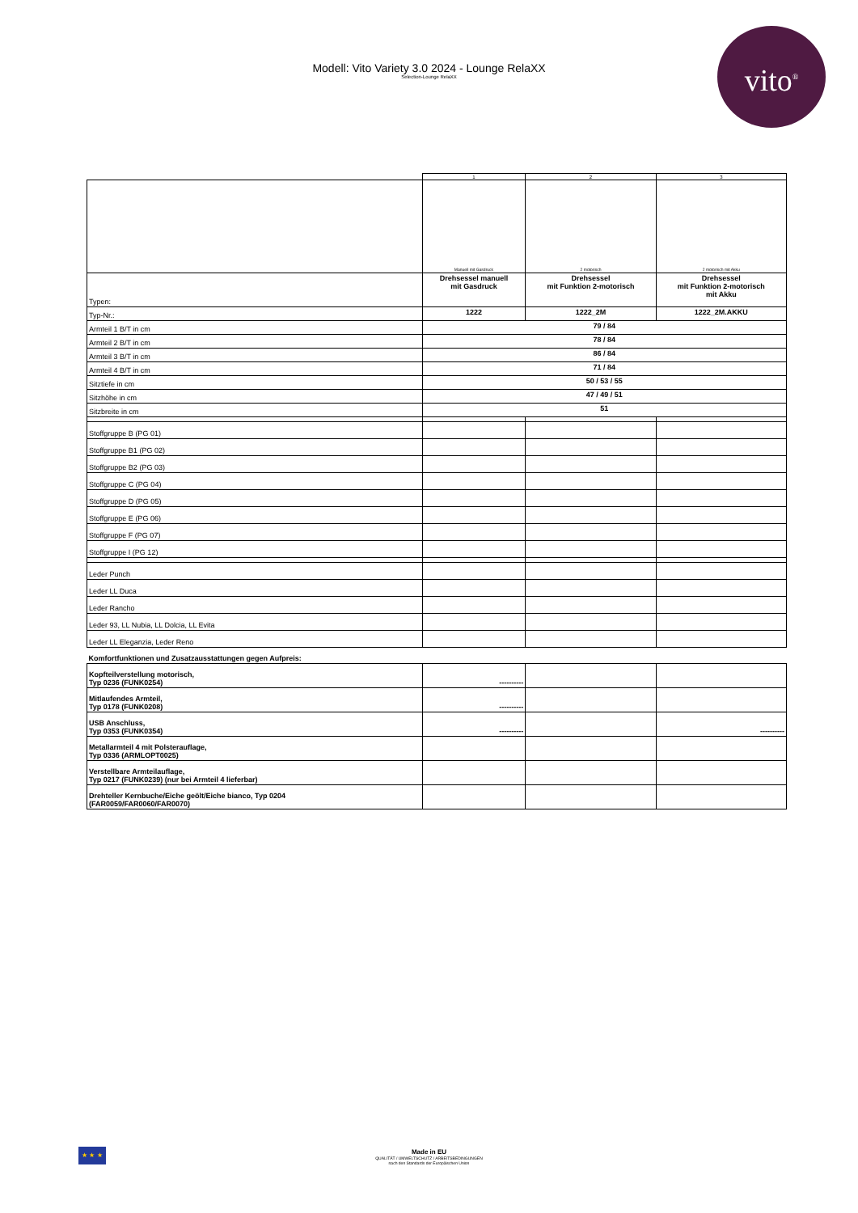Modell: Vito Variety 3.0 2024 - Lounge RelaXX
Selection-Lounge RelaXX
vito<sup>®</sup>
| | 1 | 2 | 3 |
| | Manuell mit Gasdruck | 2 motorisch | 2 motorisch mit Akku |
| Typen: | Drehsessel manuell mit Gasdruck | Drehsessel mit Funktion 2-motorisch | Drehsessel mit Funktion 2-motorisch mit Akku |
| Typ-Nr.: | 1222 | 1222_2M | 1222_2M.AKKU |
| Armteil 1 B/T in cm | 79 / 84 | | |
| Armteil 2 B/T in cm | 78 / 84 | | |
| Armteil 3 B/T in cm | 86 / 84 | | |
| Armteil 4 B/T in cm | 71 / 84 | | |
| Sitztiefe in cm | 50 / 53 / 55 | | |
| Sitzhöhe in cm | 47 / 49 / 51 | | |
| Sitzbreite in cm | 51 | | |
| Stoffgruppe B (PG 01) | | | |
| Stoffgruppe B1 (PG 02) | | | |
| Stoffgruppe B2 (PG 03) | | | |
| Stoffgruppe C (PG 04) | | | |
| Stoffgruppe D (PG 05) | | | |
| Stoffgruppe E (PG 06) | | | |
| Stoffgruppe F (PG 07) | | | |
| Stoffgruppe I (PG 12) | | | |
| Leder Punch | | | |
| Leder LL Duca | | | |
| Leder Rancho | | | |
| Leder 93, LL Nubia, LL Dolcia, LL Evita | | | |
| Leder LL Eleganzia, Leder Reno | | | |
| Komfortfunktionen und Zusatzausstattungen gegen Aufpreis: | | | |
| Kopfteilverstellung motorisch, Typ 0236 (FUNK0254) | ---------- | | |
| Mitlaufendes Armteil, Typ 0178 (FUNK0208) | ---------- | | |
| USB Anschluss, Typ 0353 (FUNK0354) | ---------- | | ---------- |
| Metallarmteil 4 mit Polsterauflage, Typ 0336 (ARMLOPT0025) | | | |
| Verstellbare Armteilauflage, Typ 0217 (FUNK0239) (nur bei Armteil 4 lieferbar) | | | |
| Drehteller Kernbuche/Eiche geölt/Eiche bianco, Typ 0204 (FAR0059/FAR0060/FAR0070) | | | |
★ ★ ★
Made in EU
QUALITÄT / UMWELTSCHUTZ / ARBEITSBEDINGUNGEN
nach den Standards der Europäischen Union